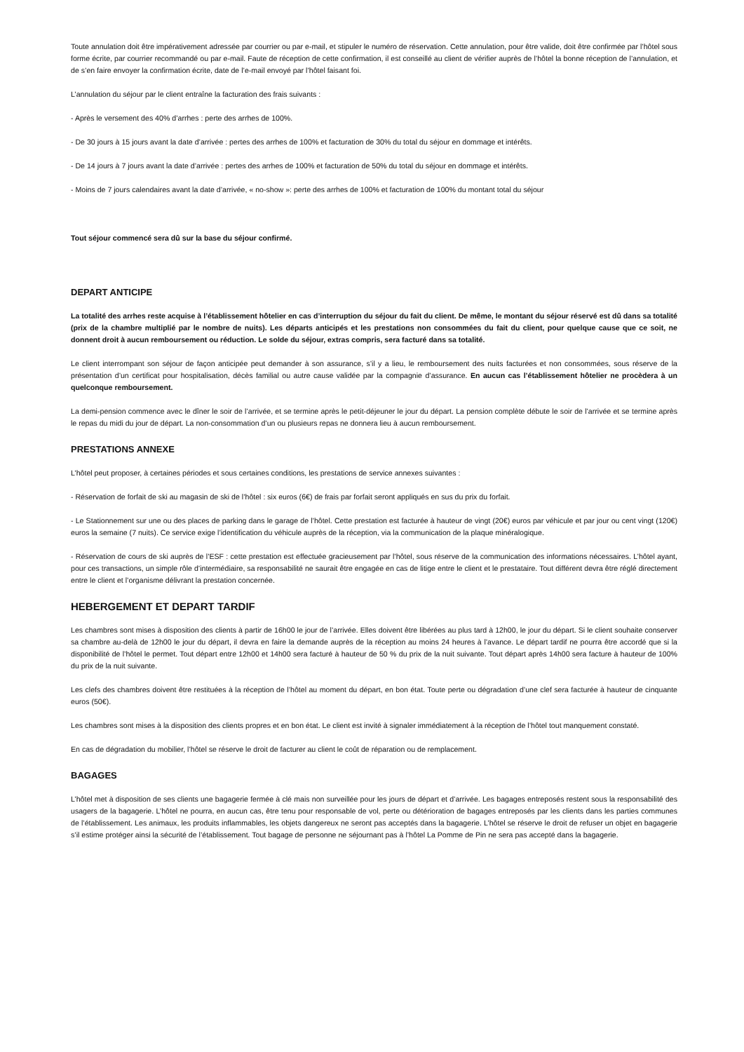Toute annulation doit être impérativement adressée par courrier ou par e-mail, et stipuler le numéro de réservation. Cette annulation, pour être valide, doit être confirmée par l’hôtel sous forme écrite, par courrier recommandé ou par e-mail. Faute de réception de cette confirmation, il est conseillé au client de vérifier auprès de l’hôtel la bonne réception de l’annulation, et de s’en faire envoyer la confirmation écrite, date de l’e-mail envoyé par l’hôtel faisant foi.
L’annulation du séjour par le client entraîne la facturation des frais suivants :
- Après le versement des 40% d’arrhes : perte des arrhes de 100%.
- De 30 jours à 15 jours avant la date d’arrivée : pertes des arrhes de 100% et facturation de 30% du total du séjour en dommage et intérêts.
- De 14 jours à 7 jours avant la date d’arrivée : pertes des arrhes de 100% et facturation de 50% du total du séjour en dommage et intérêts.
- Moins de 7 jours calendaires avant la date d’arrivée, « no-show »: perte des arrhes de 100% et facturation de 100% du montant total du séjour
Tout séjour commencé sera dû sur la base du séjour confirmé.
DEPART ANTICIPE
La totalité des arrhes reste acquise à l’établissement hôtelier en cas d’interruption du séjour du fait du client. De même, le montant du séjour réservé est dû dans sa totalité (prix de la chambre multiplié par le nombre de nuits). Les départs anticipés et les prestations non consommées du fait du client, pour quelque cause que ce soit, ne donnent droit à aucun remboursement ou réduction. Le solde du séjour, extras compris, sera facturé dans sa totalité.
Le client interrompant son séjour de façon anticipée peut demander à son assurance, s’il y a lieu, le remboursement des nuits facturées et non consommées, sous réserve de la présentation d’un certificat pour hospitalisation, décès familial ou autre cause validée par la compagnie d’assurance. En aucun cas l’établissement hôtelier ne procèdera à un quelconque remboursement.
La demi-pension commence avec le dîner le soir de l’arrivée, et se termine après le petit-déjeuner le jour du départ. La pension complète débute le soir de l’arrivée et se termine après le repas du midi du jour de départ. La non-consommation d’un ou plusieurs repas ne donnera lieu à aucun remboursement.
PRESTATIONS ANNEXE
L’hôtel peut proposer, à certaines périodes et sous certaines conditions, les prestations de service annexes suivantes :
- Réservation de forfait de ski au magasin de ski de l’hôtel : six euros (6€) de frais par forfait seront appliqués en sus du prix du forfait.
- Le Stationnement sur une ou des places de parking dans le garage de l’hôtel. Cette prestation est facturée à hauteur de vingt (20€) euros par véhicule et par jour ou cent vingt (120€) euros la semaine (7 nuits). Ce service exige l’identification du véhicule auprès de la réception, via la communication de la plaque minéralogique.
- Réservation de cours de ski auprès de l’ESF : cette prestation est effectuée gracieusement par l’hôtel, sous réserve de la communication des informations nécessaires. L’hôtel ayant, pour ces transactions, un simple rôle d’intermédiaire, sa responsabilité ne saurait être engagée en cas de litige entre le client et le prestataire. Tout différent devra être réglé directement entre le client et l’organisme délivrant la prestation concernée.
HEBERGEMENT ET DEPART TARDIF
Les chambres sont mises à disposition des clients à partir de 16h00 le jour de l’arrivée. Elles doivent être libérées au plus tard à 12h00, le jour du départ. Si le client souhaite conserver sa chambre au-delà de 12h00 le jour du départ, il devra en faire la demande auprès de la réception au moins 24 heures à l’avance. Le départ tardif ne pourra être accordé que si la disponibilité de l’hôtel le permet. Tout départ entre 12h00 et 14h00 sera facturé à hauteur de 50 % du prix de la nuit suivante. Tout départ après 14h00 sera facture à hauteur de 100% du prix de la nuit suivante.
Les clefs des chambres doivent être restituées à la réception de l’hôtel au moment du départ, en bon état. Toute perte ou dégradation d’une clef sera facturée à hauteur de cinquante euros (50€).
Les chambres sont mises à la disposition des clients propres et en bon état. Le client est invité à signaler immédiatement à la réception de l’hôtel tout manquement constaté.
En cas de dégradation du mobilier, l’hôtel se réserve le droit de facturer au client le coût de réparation ou de remplacement.
BAGAGES
L’hôtel met à disposition de ses clients une bagagerie fermée à clé mais non surveillée pour les jours de départ et d’arrivée. Les bagages entreposés restent sous la responsabilité des usagers de la bagagerie. L’hôtel ne pourra, en aucun cas, être tenu pour responsable de vol, perte ou détérioration de bagages entreposés par les clients dans les parties communes de l’établissement. Les animaux, les produits inflammables, les objets dangereux ne seront pas acceptés dans la bagagerie. L’hôtel se réserve le droit de refuser un objet en bagagerie s’il estime protéger ainsi la sécurité de l’établissement. Tout bagage de personne ne séjournant pas à l’hôtel La Pomme de Pin ne sera pas accepté dans la bagagerie.